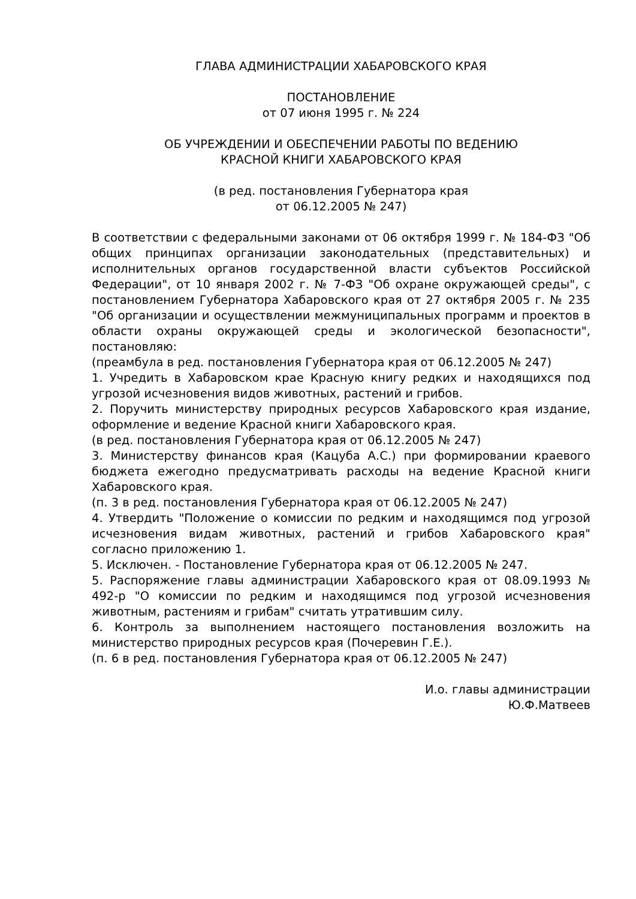ГЛАВА АДМИНИСТРАЦИИ ХАБАРОВСКОГО КРАЯ
ПОСТАНОВЛЕНИЕ
от 07 июня 1995 г. № 224
ОБ УЧРЕЖДЕНИИ И ОБЕСПЕЧЕНИИ РАБОТЫ ПО ВЕДЕНИЮ
КРАСНОЙ КНИГИ ХАБАРОВСКОГО КРАЯ
(в ред. постановления Губернатора края
от 06.12.2005 № 247)
В соответствии с федеральными законами от 06 октября 1999 г. № 184-ФЗ "Об общих принципах организации законодательных (представительных) и исполнительных органов государственной власти субъектов Российской Федерации", от 10 января 2002 г. № 7-ФЗ "Об охране окружающей среды", с постановлением Губернатора Хабаровского края от 27 октября 2005 г. № 235 "Об организации и осуществлении межмуниципальных программ и проектов в области охраны окружающей среды и экологической безопасности", постановляю:
(преамбула в ред. постановления Губернатора края от 06.12.2005 № 247)
1. Учредить в Хабаровском крае Красную книгу редких и находящихся под угрозой исчезновения видов животных, растений и грибов.
2. Поручить министерству природных ресурсов Хабаровского края издание, оформление и ведение Красной книги Хабаровского края.
(в ред. постановления Губернатора края от 06.12.2005 № 247)
3. Министерству финансов края (Кацуба А.С.) при формировании краевого бюджета ежегодно предусматривать расходы на ведение Красной книги Хабаровского края.
(п. 3 в ред. постановления Губернатора края от 06.12.2005 № 247)
4. Утвердить "Положение о комиссии по редким и находящимся под угрозой исчезновения видам животных, растений и грибов Хабаровского края" согласно приложению 1.
5. Исключен. - Постановление Губернатора края от 06.12.2005 № 247.
5. Распоряжение главы администрации Хабаровского края от 08.09.1993 № 492-р "О комиссии по редким и находящимся под угрозой исчезновения животным, растениям и грибам" считать утратившим силу.
6. Контроль за выполнением настоящего постановления возложить на министерство природных ресурсов края (Почеревин Г.Е.).
(п. 6 в ред. постановления Губернатора края от 06.12.2005 № 247)
И.о. главы администрации
Ю.Ф.Матвеев